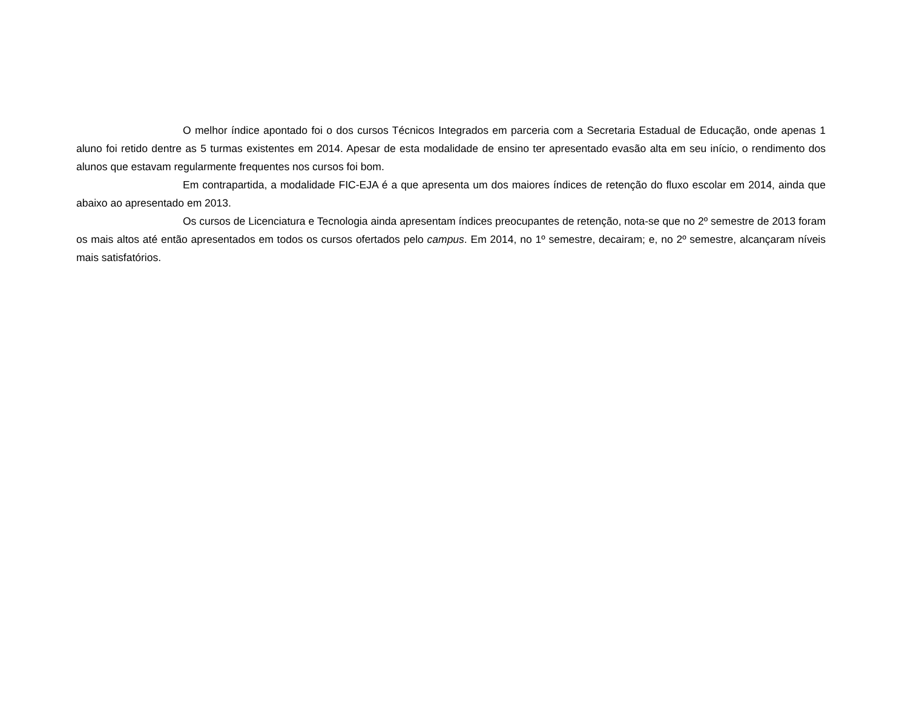O melhor índice apontado foi o dos cursos Técnicos Integrados em parceria com a Secretaria Estadual de Educação, onde apenas 1 aluno foi retido dentre as 5 turmas existentes em 2014. Apesar de esta modalidade de ensino ter apresentado evasão alta em seu início, o rendimento dos alunos que estavam regularmente frequentes nos cursos foi bom.
Em contrapartida, a modalidade FIC-EJA é a que apresenta um dos maiores índices de retenção do fluxo escolar em 2014, ainda que abaixo ao apresentado em 2013.
Os cursos de Licenciatura e Tecnologia ainda apresentam índices preocupantes de retenção, nota-se que no 2º semestre de 2013 foram os mais altos até então apresentados em todos os cursos ofertados pelo campus. Em 2014, no 1º semestre, decairam; e, no 2º semestre, alcançaram níveis mais satisfatórios.